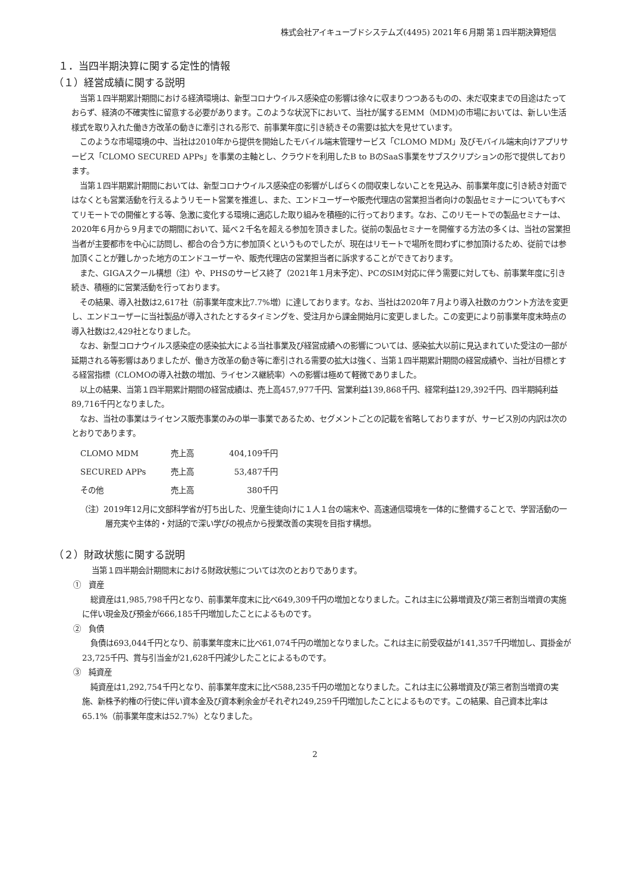株式会社アイキューブドシステムズ(4495) 2021年６月期 第１四半期決算短信
１．当四半期決算に関する定性的情報
（１）経営成績に関する説明
当第１四半期累計期間における経済環境は、新型コロナウイルス感染症の影響は徐々に収まりつつあるものの、未だ収束までの目途はたっておらず、経済の不確実性に留意する必要があります。このような状況下において、当社が属するEMM（MDM)の市場においては、新しい生活様式を取り入れた働き方改革の動きに牽引される形で、前事業年度に引き続きその需要は拡大を見せています。
このような市場環境の中、当社は2010年から提供を開始したモバイル端末管理サービス「CLOMO MDM」及びモバイル端末向けアプリサービス「CLOMO SECURED APPs」を事業の主軸とし、クラウドを利用したB to BのSaaS事業をサブスクリプションの形で提供しております。
当第１四半期累計期間においては、新型コロナウイルス感染症の影響がしばらくの間収束しないことを見込み、前事業年度に引き続き対面ではなくとも営業活動を行えるようリモート営業を推進し、また、エンドユーザーや販売代理店の営業担当者向けの製品セミナーについてもすべてリモートでの開催とする等、急激に変化する環境に適応した取り組みを積極的に行っております。なお、このリモートでの製品セミナーは、2020年６月から９月までの期間において、延べ２千名を超える参加を頂きました。従前の製品セミナーを開催する方法の多くは、当社の営業担当者が主要都市を中心に訪問し、都合の合う方に参加頂くというものでしたが、現在はリモートで場所を問わずに参加頂けるため、従前では参加頂くことが難しかった地方のエンドユーザーや、販売代理店の営業担当者に訴求することができております。
また、GIGAスクール構想（注）や、PHSのサービス終了（2021年１月末予定）、PCのSIM対応に伴う需要に対しても、前事業年度に引き続き、積極的に営業活動を行っております。
その結果、導入社数は2,617社（前事業年度末比7.7%増）に達しております。なお、当社は2020年７月より導入社数のカウント方法を変更し、エンドユーザーに当社製品が導入されたとするタイミングを、受注月から課金開始月に変更しました。この変更により前事業年度末時点の導入社数は2,429社となりました。
なお、新型コロナウイルス感染症の感染拡大による当社事業及び経営成績への影響については、感染拡大以前に見込まれていた受注の一部が延期される等影響はありましたが、働き方改革の動き等に牽引される需要の拡大は強く、当第１四半期累計期間の経営成績や、当社が目標とする経営指標（CLOMOの導入社数の増加、ライセンス継続率）への影響は極めて軽微でありました。
以上の結果、当第１四半期累計期間の経営成績は、売上高457,977千円、営業利益139,868千円、経常利益129,392千円、四半期純利益89,716千円となりました。
なお、当社の事業はライセンス販売事業のみの単一事業であるため、セグメントごとの記載を省略しておりますが、サービス別の内訳は次のとおりであります。
| CLOMO MDM | 売上高 | 404,109千円 |
| SECURED APPs | 売上高 | 53,487千円 |
| その他 | 売上高 | 380千円 |
（注）2019年12月に文部科学省が打ち出した、児童生徒向けに１人１台の端末や、高速通信環境を一体的に整備することで、学習活動の一層充実や主体的・対話的で深い学びの視点から授業改善の実現を目指す構想。
（２）財政状態に関する説明
当第１四半期会計期間末における財政状態については次のとおりであります。
①　資産
総資産は1,985,798千円となり、前事業年度末に比べ649,309千円の増加となりました。これは主に公募増資及び第三者割当増資の実施に伴い現金及び預金が666,185千円増加したことによるものです。
②　負債
負債は693,044千円となり、前事業年度末に比べ61,074千円の増加となりました。これは主に前受収益が141,357千円増加し、買掛金が23,725千円、賞与引当金が21,628千円減少したことによるものです。
③　純資産
純資産は1,292,754千円となり、前事業年度末に比べ588,235千円の増加となりました。これは主に公募増資及び第三者割当増資の実施、新株予約権の行使に伴い資本金及び資本剰余金がそれぞれ249,259千円増加したことによるものです。この結果、自己資本比率は65.1%（前事業年度末は52.7%）となりました。
2